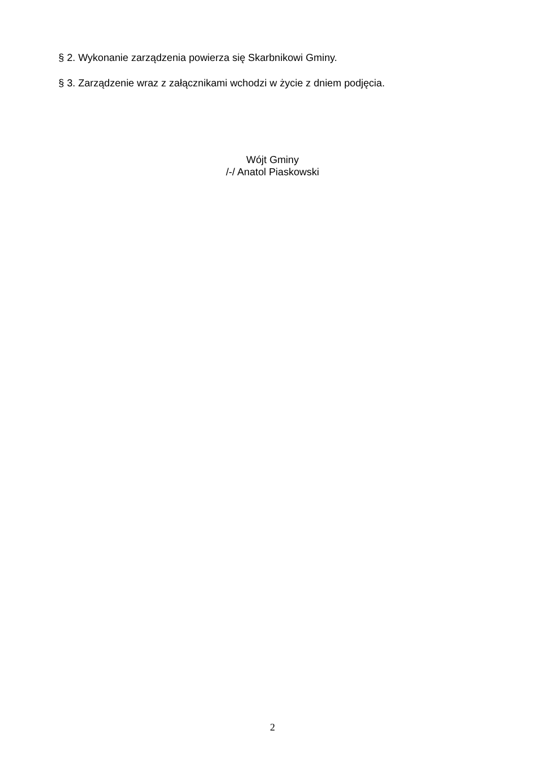§ 2. Wykonanie zarządzenia powierza się Skarbnikowi Gminy.
§ 3. Zarządzenie wraz z załącznikami wchodzi w życie z dniem podjęcia.
Wójt Gminy
/-/ Anatol Piaskowski
2